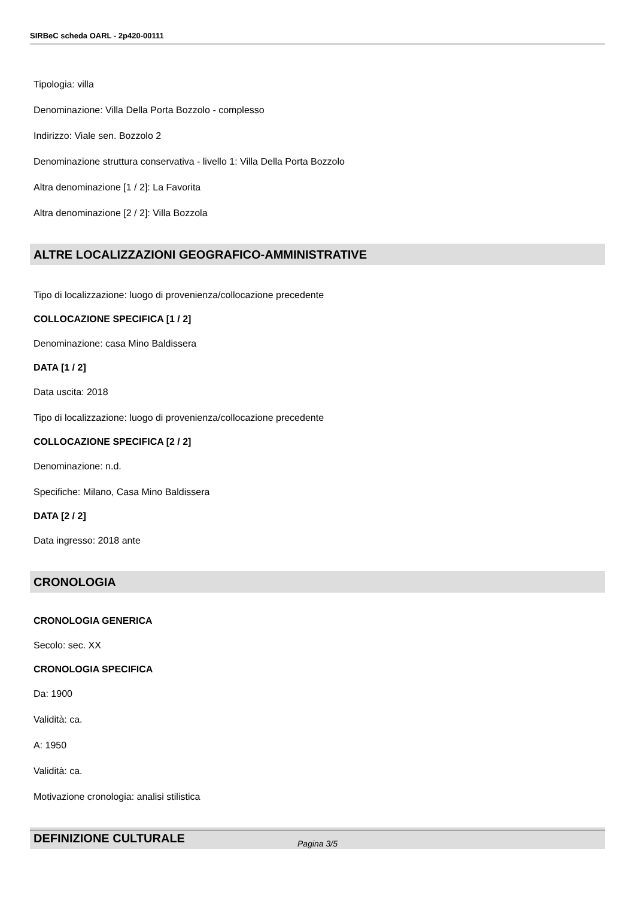SIRBeC scheda OARL - 2p420-00111
Tipologia: villa
Denominazione: Villa Della Porta Bozzolo - complesso
Indirizzo: Viale sen. Bozzolo 2
Denominazione struttura conservativa - livello 1: Villa Della Porta Bozzolo
Altra denominazione [1 / 2]: La Favorita
Altra denominazione [2 / 2]: Villa Bozzola
ALTRE LOCALIZZAZIONI GEOGRAFICO-AMMINISTRATIVE
Tipo di localizzazione: luogo di provenienza/collocazione precedente
COLLOCAZIONE SPECIFICA [1 / 2]
Denominazione: casa Mino Baldissera
DATA [1 / 2]
Data uscita: 2018
Tipo di localizzazione: luogo di provenienza/collocazione precedente
COLLOCAZIONE SPECIFICA [2 / 2]
Denominazione: n.d.
Specifiche: Milano, Casa Mino Baldissera
DATA [2 / 2]
Data ingresso: 2018 ante
CRONOLOGIA
CRONOLOGIA GENERICA
Secolo: sec. XX
CRONOLOGIA SPECIFICA
Da: 1900
Validità: ca.
A: 1950
Validità: ca.
Motivazione cronologia: analisi stilistica
DEFINIZIONE CULTURALE
Pagina 3/5